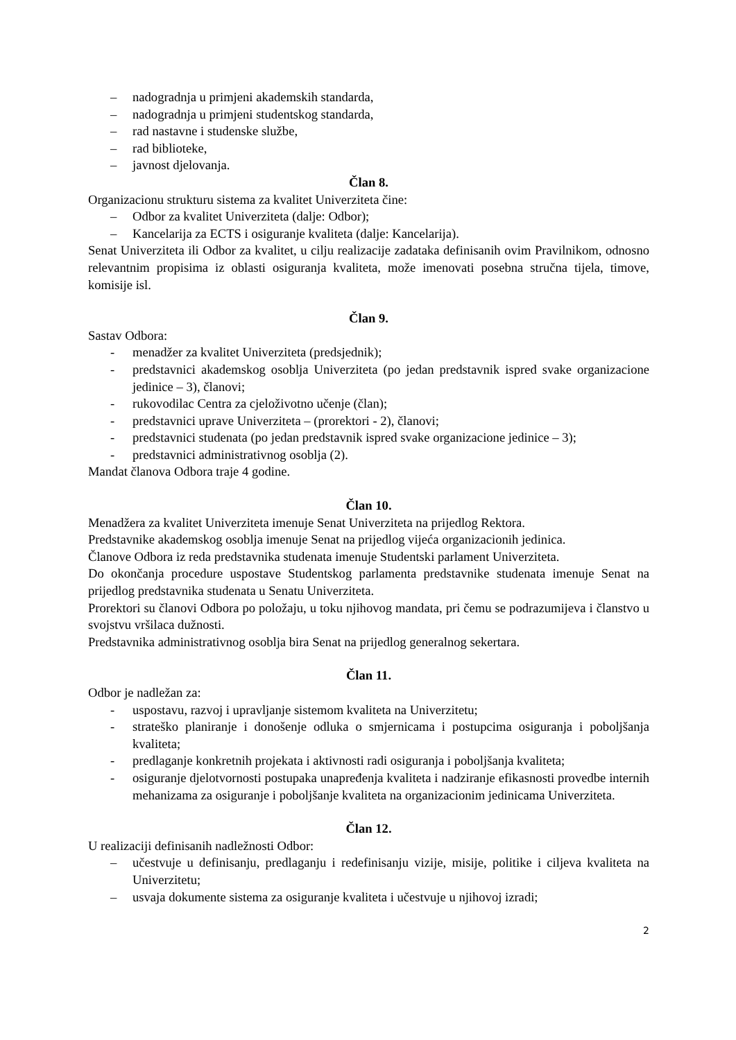– nadogradnja u primjeni akademskih standarda,
– nadogradnja u primjeni studentskog standarda,
– rad nastavne i studenske službe,
– rad biblioteke,
– javnost djelovanja.
Član 8.
Organizacionu strukturu sistema za kvalitet Univerziteta čine:
– Odbor za kvalitet Univerziteta (dalje: Odbor);
– Kancelarija za ECTS i osiguranje kvaliteta (dalje: Kancelarija).
Senat Univerziteta ili Odbor za kvalitet, u cilju realizacije zadataka definisanih ovim Pravilnikom, odnosno relevantnim propisima iz oblasti osiguranja kvaliteta, može imenovati posebna stručna tijela, timove, komisije isl.
Član 9.
Sastav Odbora:
- menadžer za kvalitet Univerziteta (predsjednik);
- predstavnici akademskog osoblja Univerziteta (po jedan predstavnik ispred svake organizacione jedinice – 3), članovi;
- rukovodilac Centra za cjeloživotno učenje (član);
- predstavnici uprave Univerziteta – (prorektori - 2), članovi;
- predstavnici studenata (po jedan predstavnik ispred svake organizacione jedinice – 3);
- predstavnici administrativnog osoblja (2).
Mandat članova Odbora traje 4 godine.
Član 10.
Menadžera za kvalitet Univerziteta imenuje Senat Univerziteta na prijedlog Rektora.
Predstavnike akademskog osoblja imenuje Senat na prijedlog vijeća organizacionih jedinica.
Članove Odbora iz reda predstavnika studenata imenuje Studentski parlament Univerziteta.
Do okončanja procedure uspostave Studentskog parlamenta predstavnike studenata imenuje Senat na prijedlog predstavnika studenata u Senatu Univerziteta.
Prorektori su članovi Odbora po položaju, u toku njihovog mandata, pri čemu se podrazumijeva i članstvo u svojstvu vršilaca dužnosti.
Predstavnika administrativnog osoblja bira Senat na prijedlog generalnog sekertara.
Član 11.
Odbor je nadležan za:
- uspostavu, razvoj i upravljanje sistemom kvaliteta na Univerzitetu;
- strateško planiranje i donošenje odluka o smjernicama i postupcima osiguranja i poboljšanja kvaliteta;
- predlaganje konkretnih projekata i aktivnosti radi osiguranja i poboljšanja kvaliteta;
- osiguranje djelotvornosti postupaka unapređenja kvaliteta i nadziranje efikasnosti provedbe internih mehanizama za osiguranje i poboljšanje kvaliteta na organizacionim jedinicama Univerziteta.
Član 12.
U realizaciji definisanih nadležnosti Odbor:
– učestvuje u definisanju, predlaganju i redefinisanju vizije, misije, politike i ciljeva kvaliteta na Univerzitetu;
– usvaja dokumente sistema za osiguranje kvaliteta i učestvuje u njihovoj izradi;
2